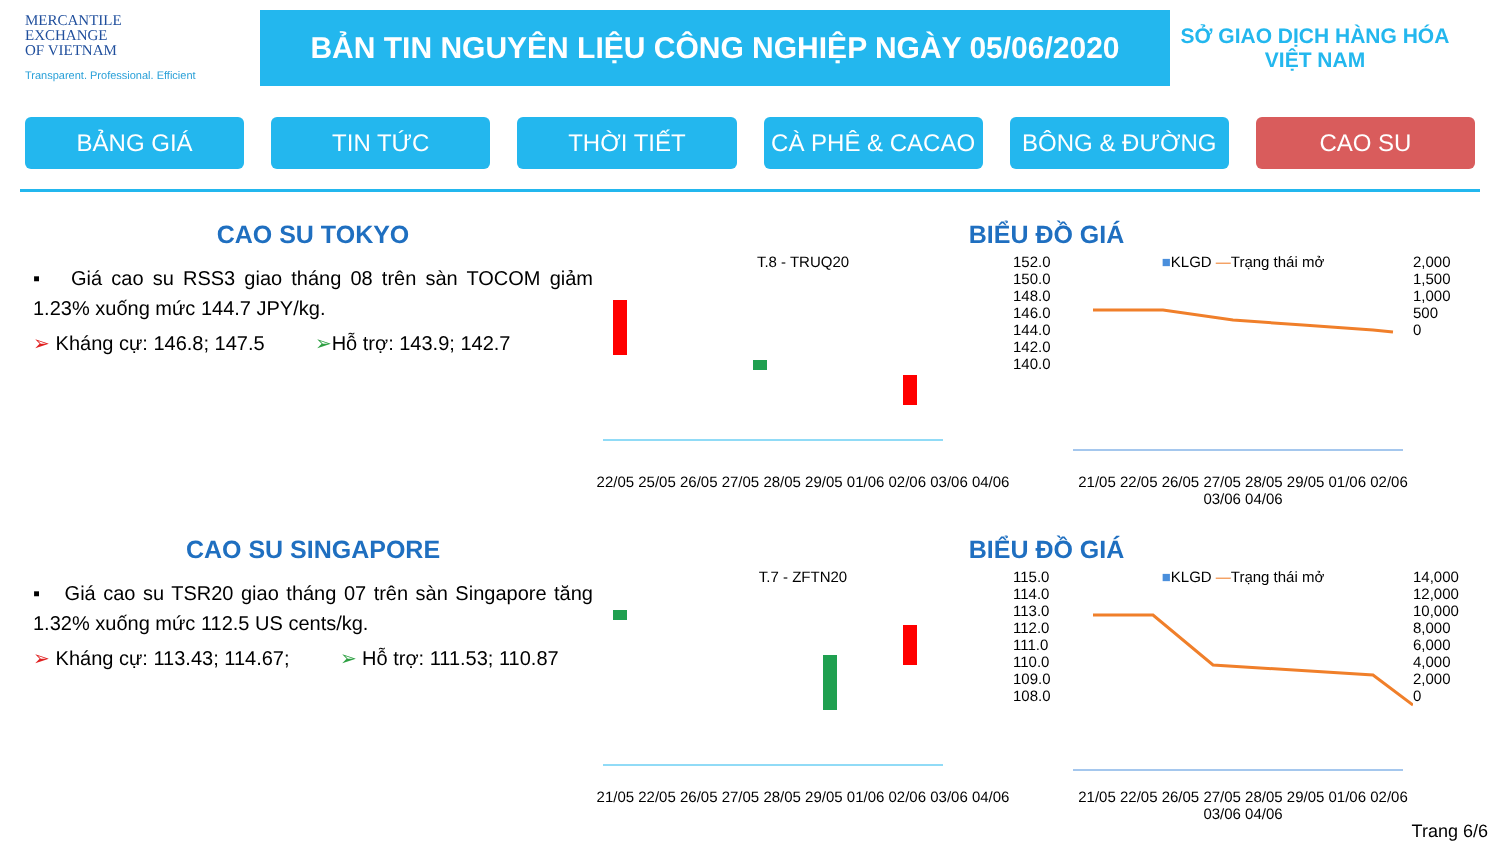MERCANTILE
EXCHANGE
OF VIETNAM
Transparent. Professional. Efficient
BẢN TIN NGUYÊN LIỆU CÔNG NGHIỆP NGÀY 05/06/2020
SỞ GIAO DỊCH HÀNG HÓA
VIỆT NAM
BẢNG GIÁ TIN TỨC THỜI TIẾT CÀ PHÊ & CACAO BÔNG & ĐƯỜNG CAO SU
CAO SU TOKYO
▪ Giá cao su RSS3 giao tháng 08 trên sàn TOCOM giảm 1.23% xuống mức 144.7 JPY/kg.
➢ Kháng cự: 146.8; 147.5 ➢Hỗ trợ: 143.9; 142.7
BIỂU ĐỒ GIÁ
T.8 - TRUQ20
22/05 25/05 26/05 27/05 28/05 29/05 01/06 02/06 03/06 04/06
152.0
150.0
148.0
146.0
144.0
142.0
140.0
■KLGD —Trạng thái mở
21/05 22/05 26/05 27/05 28/05 29/05 01/06 02/06 03/06 04/06
2,000
1,500
1,000
500
0
CAO SU SINGAPORE
▪ Giá cao su TSR20 giao tháng 07 trên sàn Singapore tăng 1.32% xuống mức 112.5 US cents/kg.
➢ Kháng cự: 113.43; 114.67; ➢ Hỗ trợ: 111.53; 110.87
BIỂU ĐỒ GIÁ
T.7 - ZFTN20
21/05 22/05 26/05 27/05 28/05 29/05 01/06 02/06 03/06 04/06
115.0
114.0
113.0
112.0
111.0
110.0
109.0
108.0
■KLGD —Trạng thái mở
21/05 22/05 26/05 27/05 28/05 29/05 01/06 02/06 03/06 04/06
14,000
12,000
10,000
8,000
6,000
4,000
2,000
0
Trang 6/6